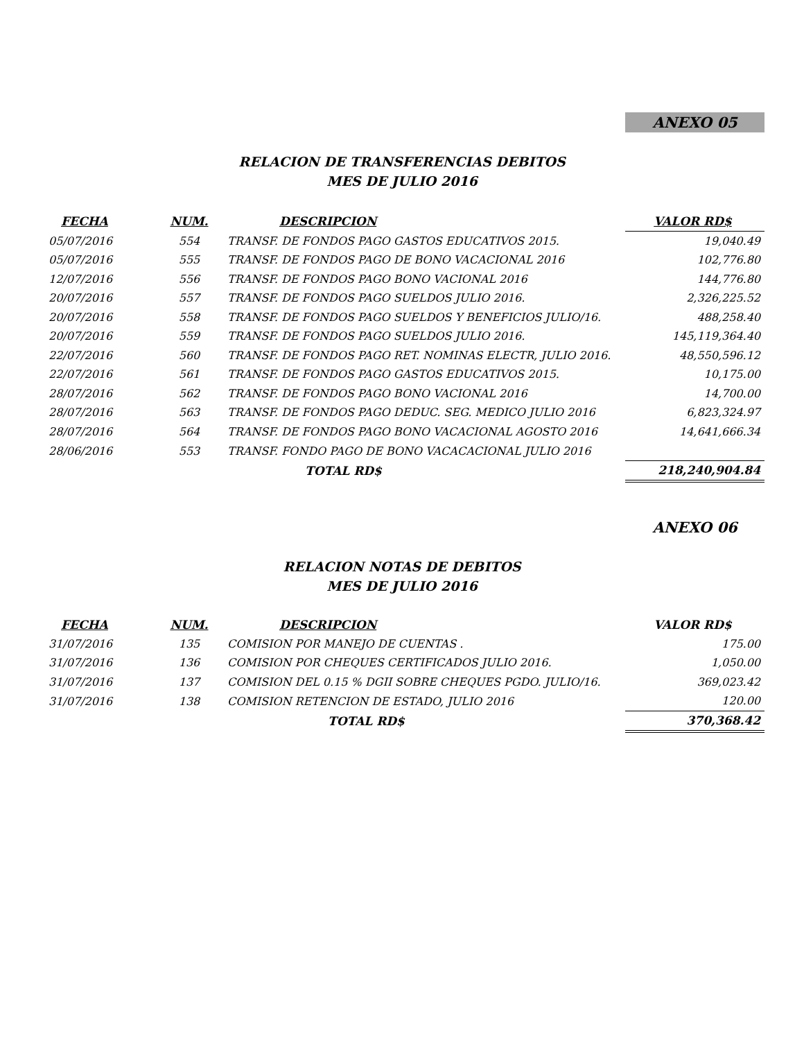ANEXO 05
RELACION DE TRANSFERENCIAS DEBITOS
MES DE JULIO 2016
| FECHA | NUM. | DESCRIPCION | VALOR RD$ |
| --- | --- | --- | --- |
| 05/07/2016 | 554 | TRANSF. DE FONDOS PAGO GASTOS EDUCATIVOS 2015. | 19,040.49 |
| 05/07/2016 | 555 | TRANSF. DE FONDOS PAGO DE BONO VACACIONAL 2016 | 102,776.80 |
| 12/07/2016 | 556 | TRANSF. DE FONDOS PAGO BONO VACIONAL 2016 | 144,776.80 |
| 20/07/2016 | 557 | TRANSF. DE FONDOS PAGO SUELDOS JULIO 2016. | 2,326,225.52 |
| 20/07/2016 | 558 | TRANSF. DE FONDOS PAGO SUELDOS Y BENEFICIOS JULIO/16. | 488,258.40 |
| 20/07/2016 | 559 | TRANSF. DE FONDOS PAGO SUELDOS JULIO 2016. | 145,119,364.40 |
| 22/07/2016 | 560 | TRANSF. DE FONDOS PAGO RET. NOMINAS ELECTR, JULIO 2016. | 48,550,596.12 |
| 22/07/2016 | 561 | TRANSF. DE FONDOS PAGO GASTOS EDUCATIVOS 2015. | 10,175.00 |
| 28/07/2016 | 562 | TRANSF. DE FONDOS PAGO BONO VACIONAL 2016 | 14,700.00 |
| 28/07/2016 | 563 | TRANSF. DE FONDOS PAGO DEDUC. SEG. MEDICO JULIO 2016 | 6,823,324.97 |
| 28/07/2016 | 564 | TRANSF. DE FONDOS PAGO BONO VACACIONAL AGOSTO 2016 | 14,641,666.34 |
| 28/06/2016 | 553 | TRANSF. FONDO PAGO DE BONO VACACACIONAL JULIO 2016 | |
| | | TOTAL RD$ | 218,240,904.84 |
ANEXO 06
RELACION NOTAS DE DEBITOS
MES DE JULIO 2016
| FECHA | NUM. | DESCRIPCION | VALOR RD$ |
| --- | --- | --- | --- |
| 31/07/2016 | 135 | COMISION POR MANEJO DE CUENTAS . | 175.00 |
| 31/07/2016 | 136 | COMISION POR CHEQUES CERTIFICADOS JULIO 2016. | 1,050.00 |
| 31/07/2016 | 137 | COMISION DEL 0.15 % DGII SOBRE CHEQUES PGDO. JULIO/16. | 369,023.42 |
| 31/07/2016 | 138 | COMISION RETENCION DE ESTADO, JULIO 2016 | 120.00 |
| | | TOTAL RD$ | 370,368.42 |